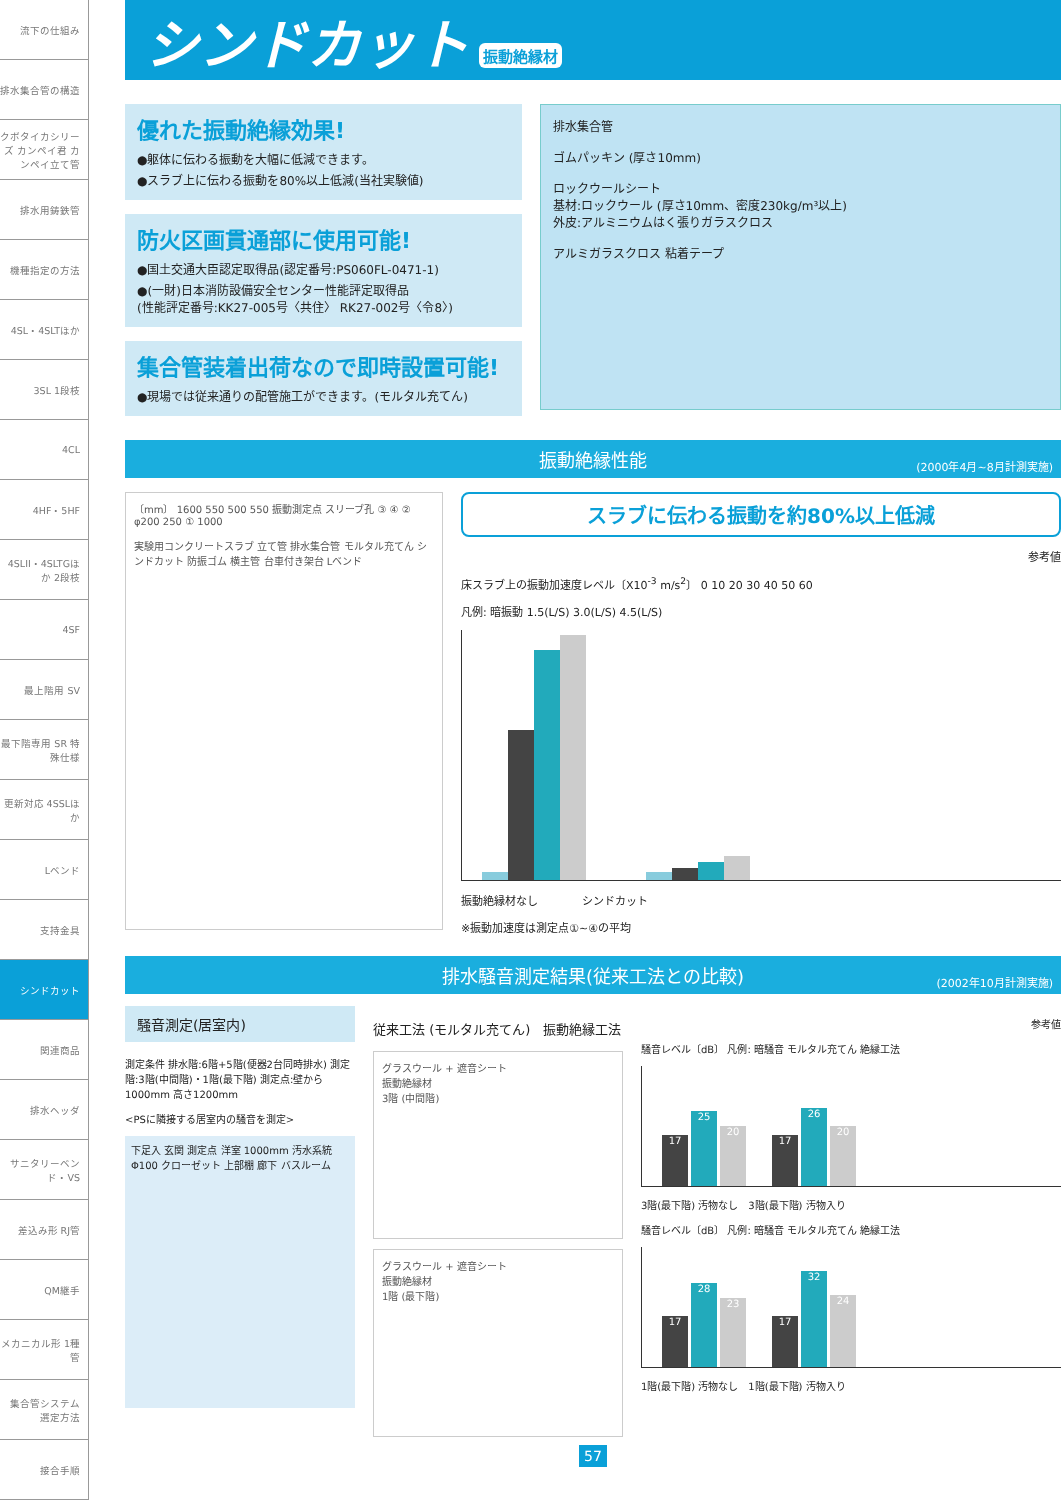流下の仕組み
排水集合管の構造
クボタイカシリーズ カンペイ君 カンペイ立て管
排水用鋳鉄管
機種指定の方法
4SL・4SLTほか
3SL 1段枝
4CL
4HF・5HF
4SLII・4SLTGほか 2段枝
4SF
最上階用 SV
最下階専用 SR 特殊仕様
更新対応 4SSLほか
Lベンド
支持金具
シンドカット
関連商品
排水ヘッダ
サニタリーベンド・VS
差込み形 RJ管
QM継手
メカニカル形 1種管
集合管システム 選定方法
接合手順
シンドカット 振動絶縁材
優れた振動絶縁効果!
●躯体に伝わる振動を大幅に低減できます。
●スラブ上に伝わる振動を80%以上低減(当社実験値)
防火区画貫通部に使用可能!
●国土交通大臣認定取得品(認定番号:PS060FL-0471-1)
●(一財)日本消防設備安全センター性能評定取得品
(性能評定番号:KK27-005号〈共住〉 RK27-002号〈令8〉)
集合管装着出荷なので即時設置可能!
●現場では従来通りの配管施工ができます。(モルタル充てん)
排水集合管
ゴムパッキン (厚さ10mm)
ロックウールシート
基材:ロックウール (厚さ10mm、密度230kg/m³以上)
外皮:アルミニウムはく張りガラスクロス
アルミガラスクロス 粘着テープ
振動絶縁性能
(2000年4月~8月計測実施)
〔mm〕 1600 550 500 550 振動測定点 スリーブ孔 ③ ④ ② φ200 250 ① 1000
実験用コンクリートスラブ 立て管 排水集合管 モルタル充てん シンドカット 防振ゴム 横主管 台車付き架台 Lベンド
スラブに伝わる振動を約80%以上低減
参考値
床スラブ上の振動加速度レベル〔X10<sup>-3</sup> m/s<sup>2</sup>〕 0 10 20 30 40 50 60
凡例: 暗振動 1.5(L/S) 3.0(L/S) 4.5(L/S)
振動絶縁材なし　　　　シンドカット
※振動加速度は測定点①~④の平均
排水騒音測定結果(従来工法との比較)
(2002年10月計測実施)
騒音測定(居室内)
測定条件 排水階:6階+5階(便器2台同時排水) 測定階:3階(中間階)・1階(最下階) 測定点:壁から1000mm 高さ1200mm
<PSに隣接する居室内の騒音を測定>
下足入 玄関 測定点 洋室 1000mm 汚水系統 Φ100 クローゼット 上部棚 廊下 バスルーム
従来工法 (モルタル充てん)　振動絶縁工法
グラスウール + 遮音シート
振動絶縁材
3階 (中間階)
グラスウール + 遮音シート
振動絶縁材
1階 (最下階)
参考値
騒音レベル〔dB〕 凡例: 暗騒音 モルタル充てん 絶縁工法
17
25
20
17
26
20
3階(最下階) 汚物なし　3階(最下階) 汚物入り
騒音レベル〔dB〕 凡例: 暗騒音 モルタル充てん 絶縁工法
17
28
23
17
32
24
1階(最下階) 汚物なし　1階(最下階) 汚物入り
57